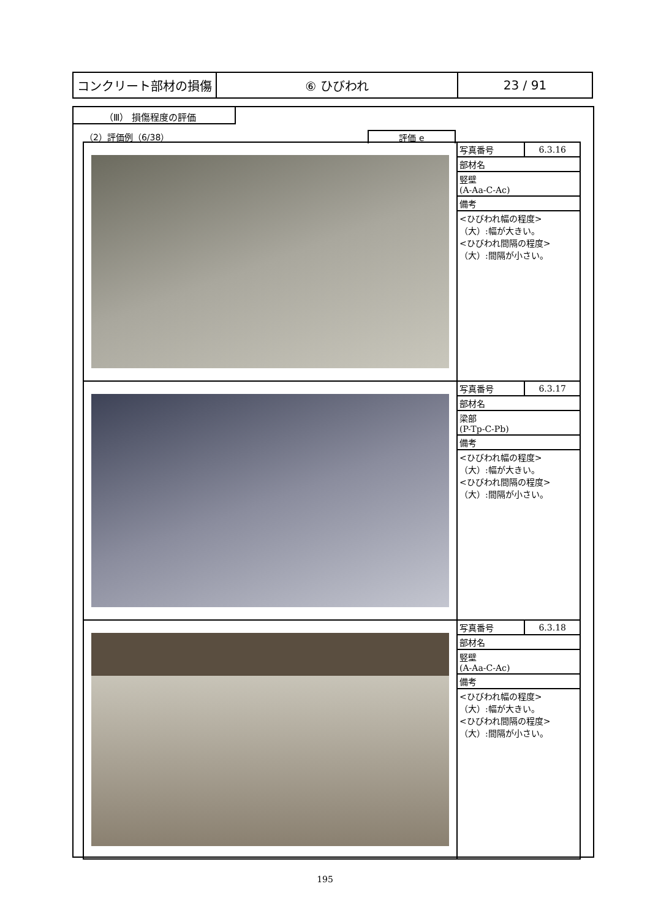| コンクリート部材の損傷 | ⑥ ひびわれ | 23 / 91 |
（Ⅲ） 損傷程度の評価
（2）評価例（6/38）
評価 e
| | / 写真番号 / 6.3.16 / / 部材名 / / / 竪壁 (A-Aa-C-Ac) / / / 備考 / / / <ひびわれ幅の程度> （大）:幅が大きい。 <ひびわれ間隔の程度> （大）:間隔が小さい。 / / |
| | / 写真番号 / 6.3.17 / / 部材名 / / / 梁部 (P-Tp-C-Pb) / / / 備考 / / / <ひびわれ幅の程度> （大）:幅が大きい。 <ひびわれ間隔の程度> （大）:間隔が小さい。 / / |
| | / 写真番号 / 6.3.18 / / 部材名 / / / 竪壁 (A-Aa-C-Ac) / / / 備考 / / / <ひびわれ幅の程度> （大）:幅が大きい。 <ひびわれ間隔の程度> （大）:間隔が小さい。 / / |
195